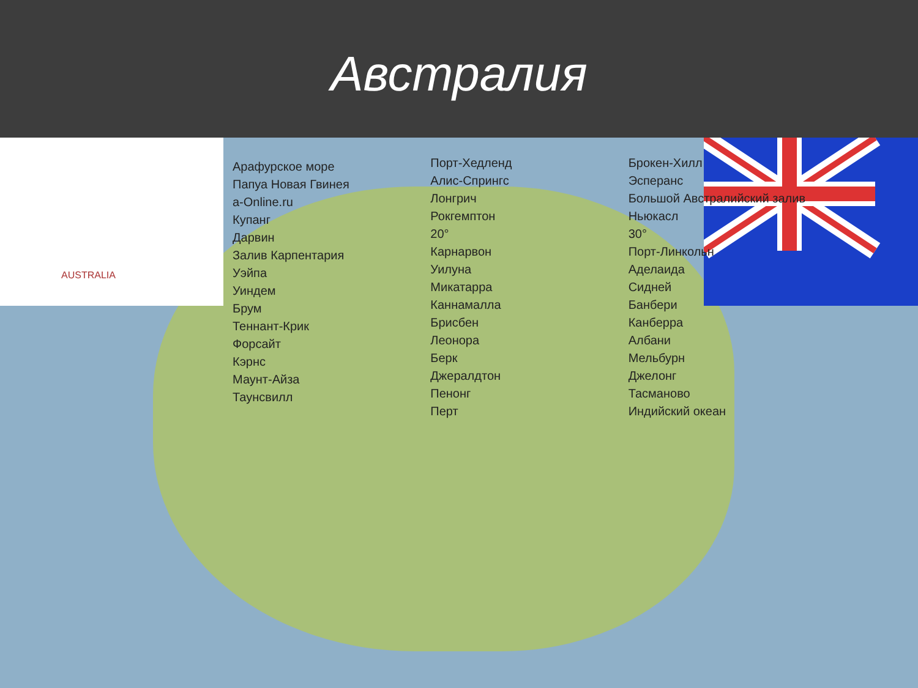Австралия
AUSTRALIA
Арафурское море
Папуа Новая Гвинея
a-Online.ru
Купанг
Дарвин
Залив Карпентария
Уэйпа
Уиндем
Брум
Теннант-Крик
Форсайт
Кэрнс
Маунт-Айза
Таунсвилл
Порт-Хедленд
Алис-Спрингс
Лонгрич
Рокгемптон
20°
Карнарвон
Уилуна
Микатарра
Каннамалла
Брисбен
Леонора
Берк
Джералдтон
Пенонг
Перт
Брокен-Хилл
Эсперанс
Большой Австралийский залив
Ньюкасл
30°
Порт-Линкольн
Аделаида
Сидней
Банбери
Канберра
Албани
Мельбурн
Джелонг
Тасманово
Индийский океан